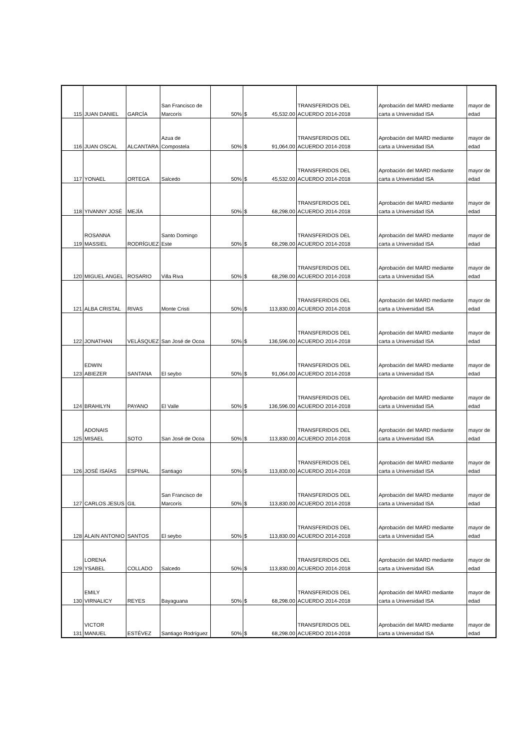| 115 | JUAN DANIEL | GARCÍA | San Francisco de Marcorís | 50% | $ | 45,532.00 | TRANSFERIDOS DEL ACUERDO 2014-2018 | Aprobación del MARD mediante carta a Universidad ISA | mayor de edad |
| 116 | JUAN OSCAL | ALCANTARA | Azua de Compostela | 50% | $ | 91,064.00 | TRANSFERIDOS DEL ACUERDO 2014-2018 | Aprobación del MARD mediante carta a Universidad ISA | mayor de edad |
| 117 | YONAEL | ORTEGA | Salcedo | 50% | $ | 45,532.00 | TRANSFERIDOS DEL ACUERDO 2014-2018 | Aprobación del MARD mediante carta a Universidad ISA | mayor de edad |
| 118 | YIVANNY JOSÉ | MEJÍA | | 50% | $ | 68,298.00 | TRANSFERIDOS DEL ACUERDO 2014-2018 | Aprobación del MARD mediante carta a Universidad ISA | mayor de edad |
| 119 | ROSANNA MASSIEL | RODRÍGUEZ | Santo Domingo Este | 50% | $ | 68,298.00 | TRANSFERIDOS DEL ACUERDO 2014-2018 | Aprobación del MARD mediante carta a Universidad ISA | mayor de edad |
| 120 | MIGUEL ANGEL | ROSARIO | Villa Riva | 50% | $ | 68,298.00 | TRANSFERIDOS DEL ACUERDO 2014-2018 | Aprobación del MARD mediante carta a Universidad ISA | mayor de edad |
| 121 | ALBA CRISTAL | RIVAS | Monte Cristi | 50% | $ | 113,830.00 | TRANSFERIDOS DEL ACUERDO 2014-2018 | Aprobación del MARD mediante carta a Universidad ISA | mayor de edad |
| 122 | JONATHAN | VELÁSQUEZ | San José de Ocoa | 50% | $ | 136,596.00 | TRANSFERIDOS DEL ACUERDO 2014-2018 | Aprobación del MARD mediante carta a Universidad ISA | mayor de edad |
| 123 | EDWIN ABIEZER | SANTANA | El seybo | 50% | $ | 91,064.00 | TRANSFERIDOS DEL ACUERDO 2014-2018 | Aprobación del MARD mediante carta a Universidad ISA | mayor de edad |
| 124 | BRAHILYN | PAYANO | El Valle | 50% | $ | 136,596.00 | TRANSFERIDOS DEL ACUERDO 2014-2018 | Aprobación del MARD mediante carta a Universidad ISA | mayor de edad |
| 125 | ADONAIS MISAEL | SOTO | San José de Ocoa | 50% | $ | 113,830.00 | TRANSFERIDOS DEL ACUERDO 2014-2018 | Aprobación del MARD mediante carta a Universidad ISA | mayor de edad |
| 126 | JOSÉ ISAÍAS | ESPINAL | Santiago | 50% | $ | 113,830.00 | TRANSFERIDOS DEL ACUERDO 2014-2018 | Aprobación del MARD mediante carta a Universidad ISA | mayor de edad |
| 127 | CARLOS JESUS | GIL | San Francisco de Marcorís | 50% | $ | 113,830.00 | TRANSFERIDOS DEL ACUERDO 2014-2018 | Aprobación del MARD mediante carta a Universidad ISA | mayor de edad |
| 128 | ALAIN ANTONIO | SANTOS | El seybo | 50% | $ | 113,830.00 | TRANSFERIDOS DEL ACUERDO 2014-2018 | Aprobación del MARD mediante carta a Universidad ISA | mayor de edad |
| 129 | LORENA YSABEL | COLLADO | Salcedo | 50% | $ | 113,830.00 | TRANSFERIDOS DEL ACUERDO 2014-2018 | Aprobación del MARD mediante carta a Universidad ISA | mayor de edad |
| 130 | EMILY VIRNALICY | REYES | Bayaguana | 50% | $ | 68,298.00 | TRANSFERIDOS DEL ACUERDO 2014-2018 | Aprobación del MARD mediante carta a Universidad ISA | mayor de edad |
| 131 | VICTOR MANUEL | ESTÉVEZ | Santiago Rodríguez | 50% | $ | 68,298.00 | TRANSFERIDOS DEL ACUERDO 2014-2018 | Aprobación del MARD mediante carta a Universidad ISA | mayor de edad |